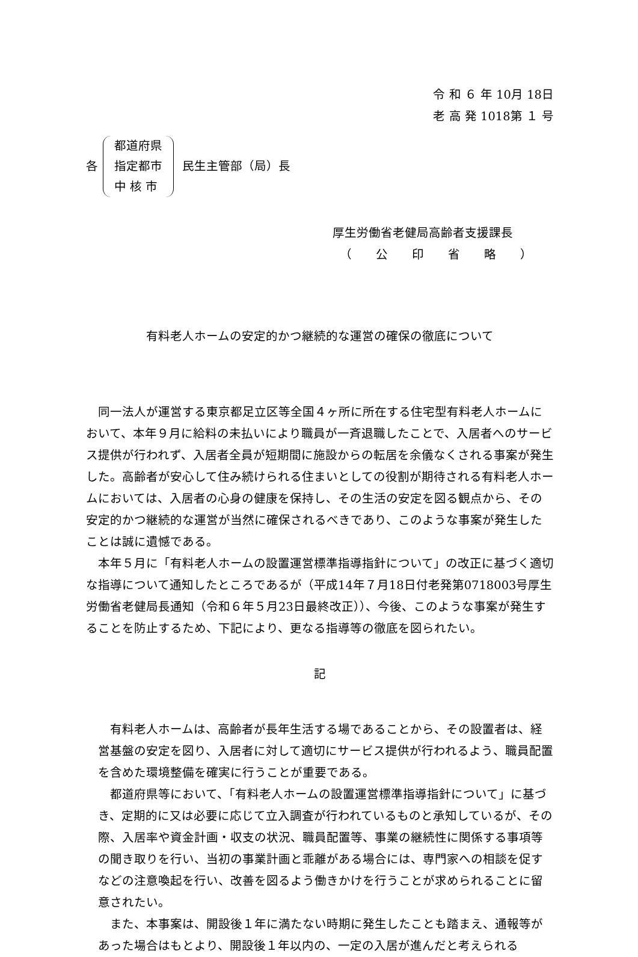令 和 ６ 年 10月 18日
老 高 発 1018第 １ 号
各
都道府県
指定都市
中 核 市
民生主管部（局）長
厚生労働省老健局高齢者支援課長
（　　公　　印　　省　　略　　）
有料老人ホームの安定的かつ継続的な運営の確保の徹底について
同一法人が運営する東京都足立区等全国４ヶ所に所在する住宅型有料老人ホームにおいて、本年９月に給料の未払いにより職員が一斉退職したことで、入居者へのサービス提供が行われず、入居者全員が短期間に施設からの転居を余儀なくされる事案が発生した。高齢者が安心して住み続けられる住まいとしての役割が期待される有料老人ホームにおいては、入居者の心身の健康を保持し、その生活の安定を図る観点から、その安定的かつ継続的な運営が当然に確保されるべきであり、このような事案が発生したことは誠に遺憾である。
本年５月に「有料老人ホームの設置運営標準指導指針について」の改正に基づく適切な指導について通知したところであるが（平成14年７月18日付老発第0718003号厚生労働省老健局長通知（令和６年５月23日最終改正））、今後、このような事案が発生することを防止するため、下記により、更なる指導等の徹底を図られたい。
記
有料老人ホームは、高齢者が長年生活する場であることから、その設置者は、経営基盤の安定を図り、入居者に対して適切にサービス提供が行われるよう、職員配置を含めた環境整備を確実に行うことが重要である。
都道府県等において、「有料老人ホームの設置運営標準指導指針について」に基づき、定期的に又は必要に応じて立入調査が行われているものと承知しているが、その際、入居率や資金計画・収支の状況、職員配置等、事業の継続性に関係する事項等の聞き取りを行い、当初の事業計画と乖離がある場合には、専門家への相談を促すなどの注意喚起を行い、改善を図るよう働きかけを行うことが求められることに留意されたい。
また、本事案は、開設後１年に満たない時期に発生したことも踏まえ、通報等があった場合はもとより、開設後１年以内の、一定の入居が進んだと考えられる